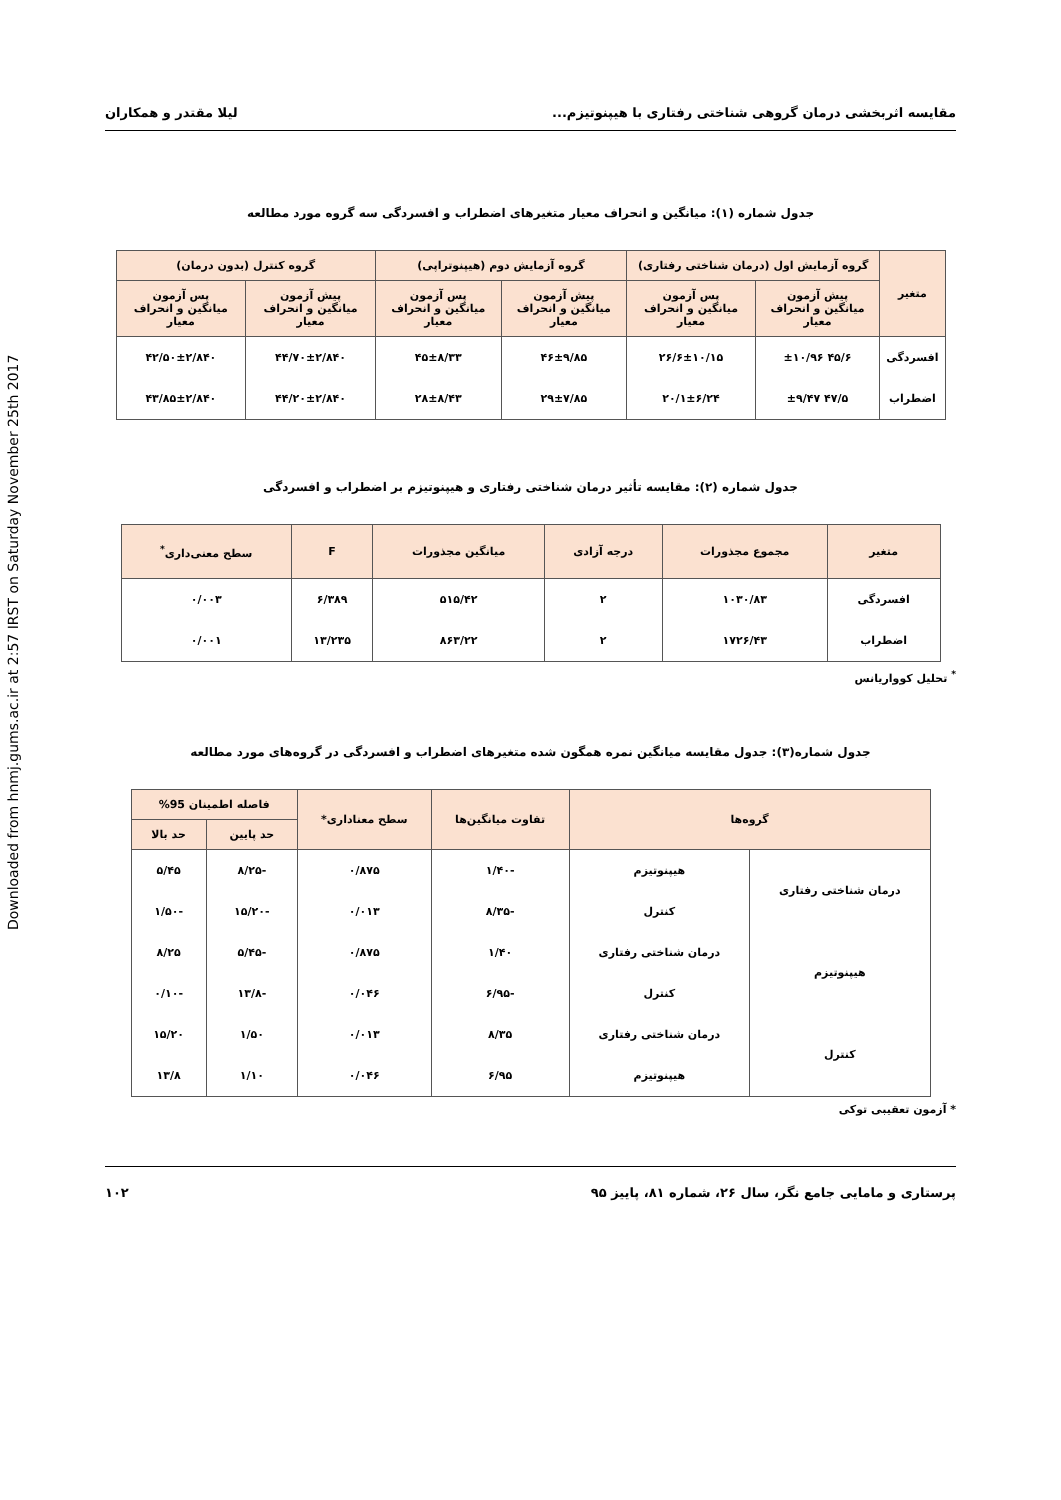Downloaded from hnmj.gums.ac.ir at 2:57 IRST on Saturday November 25th 2017
مقایسه اثربخشی درمان گروهی شناختی رفتاری با هیپنوتیزم... لیلا مقتدر و همکاران
جدول شماره (۱): میانگین و انحراف معیار متغیرهای اضطراب و افسردگی سه گروه مورد مطالعه
| متغیر | گروه آزمایش اول (درمان شناختی رفتاری) | | گروه آزمایش دوم (هیپنوتراپی) | | گروه کنترل (بدون درمان) | |
| --- | --- | --- | --- | --- | --- | --- |
| | پیش آزمون میانگین و انحراف معیار | پس آزمون میانگین و انحراف معیار | پیش آزمون میانگین و انحراف معیار | پس آزمون میانگین و انحراف معیار | پیش آزمون میانگین و انحراف معیار | پس آزمون میانگین و انحراف معیار |
| افسردگی | ۴۵/۶ ±۱۰/۹۶ | ۲۶/۶±۱۰/۱۵ | ۴۶±۹/۸۵ | ۴۵±۸/۳۳ | ۴۴/۷۰±۲/۸۴۰ | ۴۲/۵۰±۲/۸۴۰ |
| اضطراب | ۴۷/۵ ±۹/۴۷ | ۲۰/۱±۶/۲۴ | ۲۹±۷/۸۵ | ۲۸±۸/۴۳ | ۴۴/۲۰±۲/۸۴۰ | ۴۳/۸۵±۲/۸۴۰ |
جدول شماره (۲): مقایسه تأثیر درمان شناختی رفتاری و هیپنوتیزم بر اضطراب و افسردگی
| متغیر | مجموع مجذورات | درجه آزادی | میانگین مجذورات | F | سطح معنی‌داری<sup>*</sup> |
| --- | --- | --- | --- | --- | --- |
| افسردگی | ۱۰۳۰/۸۳ | ۲ | ۵۱۵/۴۲ | ۶/۳۸۹ | ۰/۰۰۳ |
| اضطراب | ۱۷۲۶/۴۳ | ۲ | ۸۶۳/۲۲ | ۱۳/۲۳۵ | ۰/۰۰۱ |
<sup>*</sup> تحلیل کوواریانس
جدول شماره(۳): جدول مقایسه میانگین نمره همگون شده متغیرهای اضطراب و افسردگی در گروه‌های مورد مطالعه
| گروه‌ها | | تفاوت میانگین‌ها | سطح معناداری* | فاصله اطمینان 95% | |
| --- | --- | --- | --- | --- | --- |
| | | | | حد پایین | حد بالا |
| درمان شناختی رفتاری | هیپنوتیزم | -۱/۴۰ | ۰/۸۷۵ | -۸/۲۵ | ۵/۴۵ |
| | کنترل | -۸/۳۵ | ۰/۰۱۳ | -۱۵/۲۰ | -۱/۵۰ |
| هیپنوتیزم | درمان شناختی رفتاری | ۱/۴۰ | ۰/۸۷۵ | -۵/۴۵ | ۸/۲۵ |
| | کنترل | -۶/۹۵ | ۰/۰۴۶ | -۱۳/۸ | -۰/۱۰ |
| کنترل | درمان شناختی رفتاری | ۸/۳۵ | ۰/۰۱۳ | ۱/۵۰ | ۱۵/۲۰ |
| | هیپنوتیزم | ۶/۹۵ | ۰/۰۴۶ | ۱/۱۰ | ۱۳/۸ |
* آزمون تعقیبی توکی
پرستاری و مامایی جامع نگر، سال ۲۶، شماره ۸۱، پاییز ۹۵ ۱۰۲